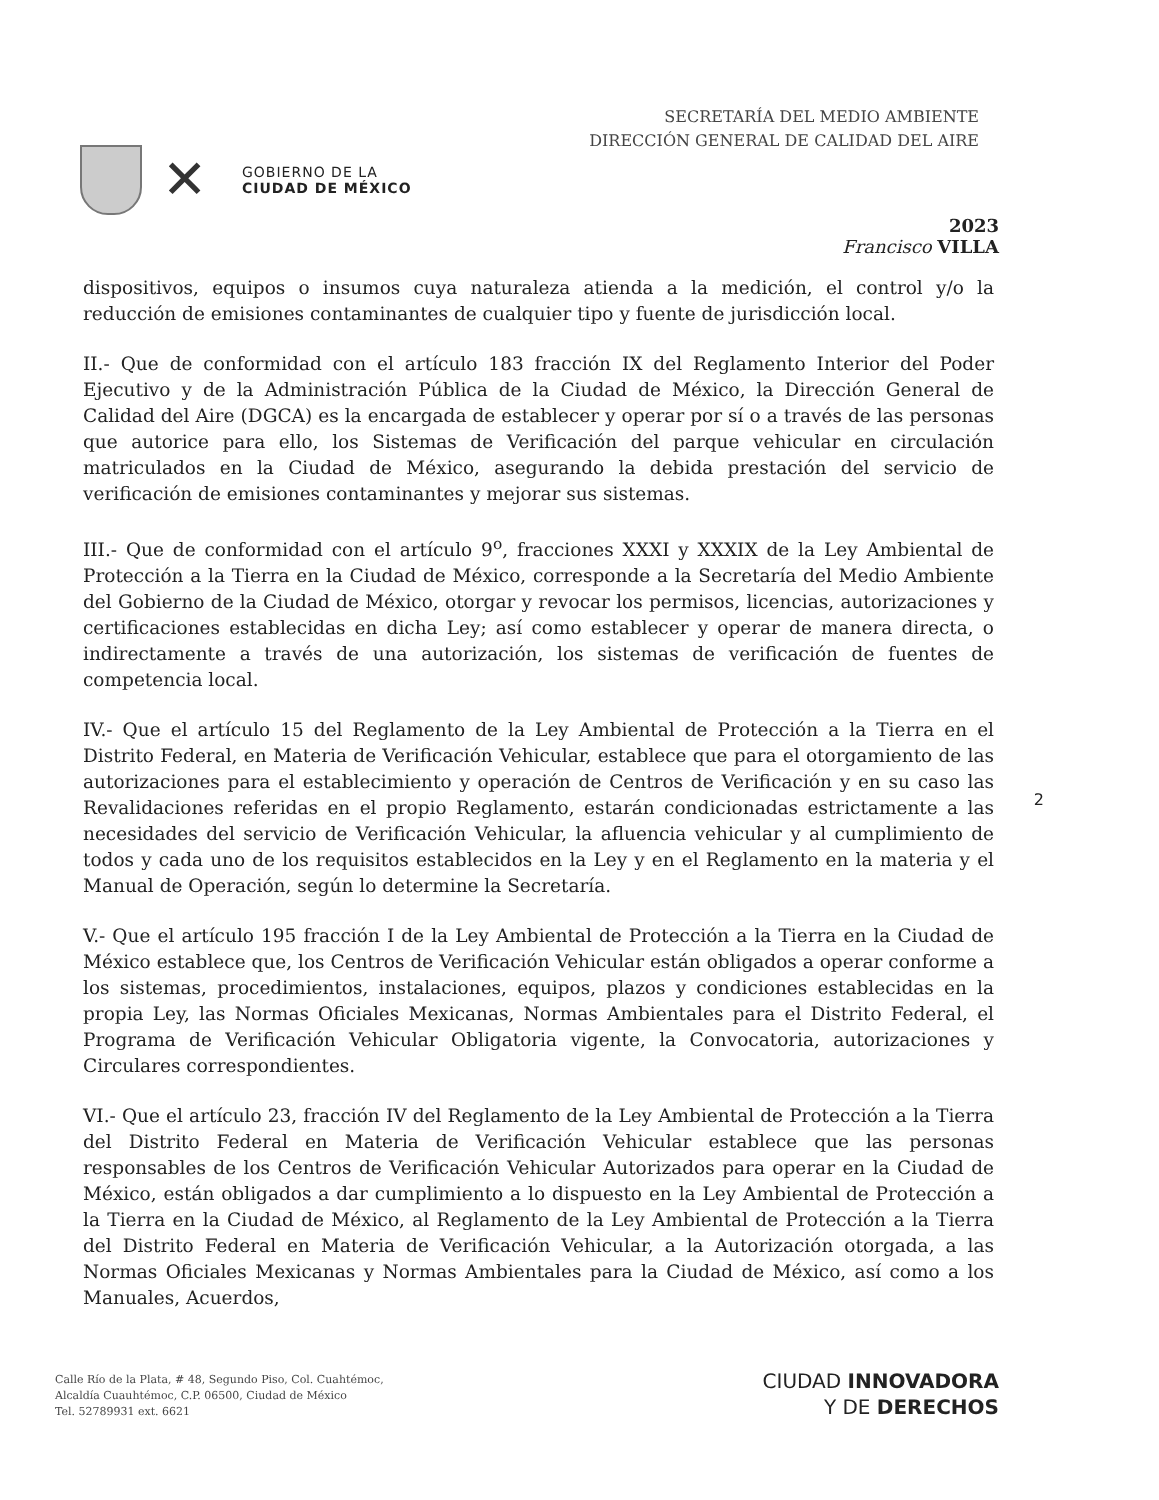✕
GOBIERNO DE LA
CIUDAD DE MÉXICO
SECRETARÍA DEL MEDIO AMBIENTE
DIRECCIÓN GENERAL DE CALIDAD DEL AIRE
2023
Francisco VILLA
dispositivos, equipos o insumos cuya naturaleza atienda a la medición, el control y/o la reducción de emisiones contaminantes de cualquier tipo y fuente de jurisdicción local.
II.- Que de conformidad con el artículo 183 fracción IX del Reglamento Interior del Poder Ejecutivo y de la Administración Pública de la Ciudad de México, la Dirección General de Calidad del Aire (DGCA) es la encargada de establecer y operar por sí o a través de las personas que autorice para ello, los Sistemas de Verificación del parque vehicular en circulación matriculados en la Ciudad de México, asegurando la debida prestación del servicio de verificación de emisiones contaminantes y mejorar sus sistemas.
III.- Que de conformidad con el artículo 9<sup>o</sup>, fracciones XXXI y XXXIX de la Ley Ambiental de Protección a la Tierra en la Ciudad de México, corresponde a la Secretaría del Medio Ambiente del Gobierno de la Ciudad de México, otorgar y revocar los permisos, licencias, autorizaciones y certificaciones establecidas en dicha Ley; así como establecer y operar de manera directa, o indirectamente a través de una autorización, los sistemas de verificación de fuentes de competencia local.
IV.- Que el artículo 15 del Reglamento de la Ley Ambiental de Protección a la Tierra en el Distrito Federal, en Materia de Verificación Vehicular, establece que para el otorgamiento de las autorizaciones para el establecimiento y operación de Centros de Verificación y en su caso las Revalidaciones referidas en el propio Reglamento, estarán condicionadas estrictamente a las necesidades del servicio de Verificación Vehicular, la afluencia vehicular y al cumplimiento de todos y cada uno de los requisitos establecidos en la Ley y en el Reglamento en la materia y el Manual de Operación, según lo determine la Secretaría.
V.- Que el artículo 195 fracción I de la Ley Ambiental de Protección a la Tierra en la Ciudad de México establece que, los Centros de Verificación Vehicular están obligados a operar conforme a los sistemas, procedimientos, instalaciones, equipos, plazos y condiciones establecidas en la propia Ley, las Normas Oficiales Mexicanas, Normas Ambientales para el Distrito Federal, el Programa de Verificación Vehicular Obligatoria vigente, la Convocatoria, autorizaciones y Circulares correspondientes.
VI.- Que el artículo 23, fracción IV del Reglamento de la Ley Ambiental de Protección a la Tierra del Distrito Federal en Materia de Verificación Vehicular establece que las personas responsables de los Centros de Verificación Vehicular Autorizados para operar en la Ciudad de México, están obligados a dar cumplimiento a lo dispuesto en la Ley Ambiental de Protección a la Tierra en la Ciudad de México, al Reglamento de la Ley Ambiental de Protección a la Tierra del Distrito Federal en Materia de Verificación Vehicular, a la Autorización otorgada, a las Normas Oficiales Mexicanas y Normas Ambientales para la Ciudad de México, así como a los Manuales, Acuerdos,
2
Calle Río de la Plata, # 48, Segundo Piso, Col. Cuahtémoc,
Alcaldía Cuauhtémoc, C.P. 06500, Ciudad de México
Tel. 52789931 ext. 6621
CIUDAD INNOVADORA
Y DE DERECHOS